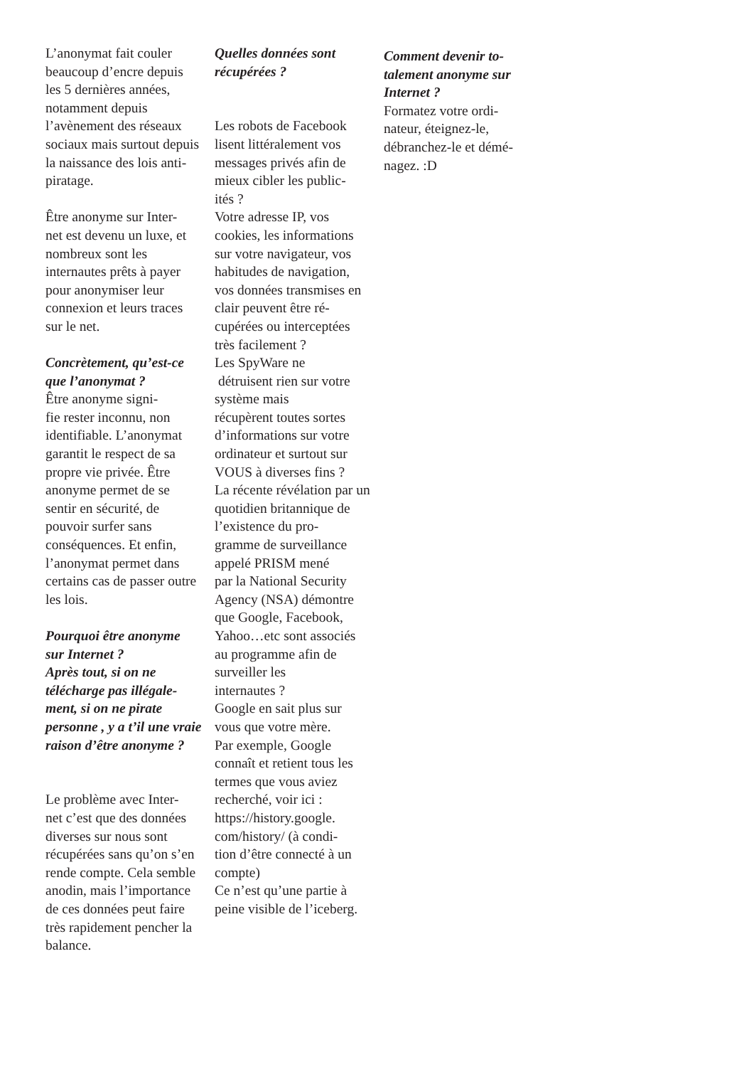L’anonymat fait couler beaucoup d’encre depuis les 5 dernières années, notamment depuis l’avènement des réseaux sociaux mais surtout depuis la naissance des lois anti-piratage.
Être anonyme sur Inter-
net est devenu un luxe, et nombreux sont les internautes prêts à payer pour anonymiser leur connexion et leurs traces sur le net.
Concrètement, qu’est-ce que l’anonymat ?
Être anonyme signi-
fie rester inconnu, non identifiable. L’anonymat garantit le respect de sa propre vie privée. Être anonyme permet de se sentir en sécurité, de pouvoir surfer sans conséquences. Et enfin, l’anonymat permet dans certains cas de passer outre les lois.
Pourquoi être anonyme sur Internet ?
Après tout, si on ne télécharge pas illégale-
ment, si on ne pirate personne , y a t’il une vraie raison d’être anonyme ?
Le problème avec Inter-
net c’est que des données diverses sur nous sont récupérées sans qu’on s’en rende compte. Cela semble anodin, mais l’importance de ces données peut faire très rapidement pencher la balance.
Quelles données sont récupérées ?
Les robots de Facebook lisent littéralement vos messages privés afin de mieux cibler les public-
ités ?
Votre adresse IP, vos cookies, les informations sur votre navigateur, vos habitudes de navigation, vos données transmises en clair peuvent être ré-
cupérées ou interceptées très facilement ?
Les SpyWare ne
détruisent rien sur votre système mais
récupèrent toutes sortes d’informations sur votre ordinateur et surtout sur VOUS à diverses fins ?
La récente révélation par un quotidien britannique de l’existence du pro-
gramme de surveillance appelé PRISM mené
par la National Security Agency (NSA) démontre que Google, Facebook, Yahoo…etc sont associés au programme afin de surveiller les
internautes ?
Google en sait plus sur vous que votre mère.
Par exemple, Google connaît et retient tous les termes que vous aviez recherché, voir ici : https://history.google.
com/history/ (à condi-
tion d’être connecté à un compte)
Ce n’est qu’une partie à peine visible de l’iceberg.
Comment devenir to-
talement anonyme sur Internet ?
Formatez votre ordi-
nateur, éteignez-le, débranchez-le et démé-
nagez. :D